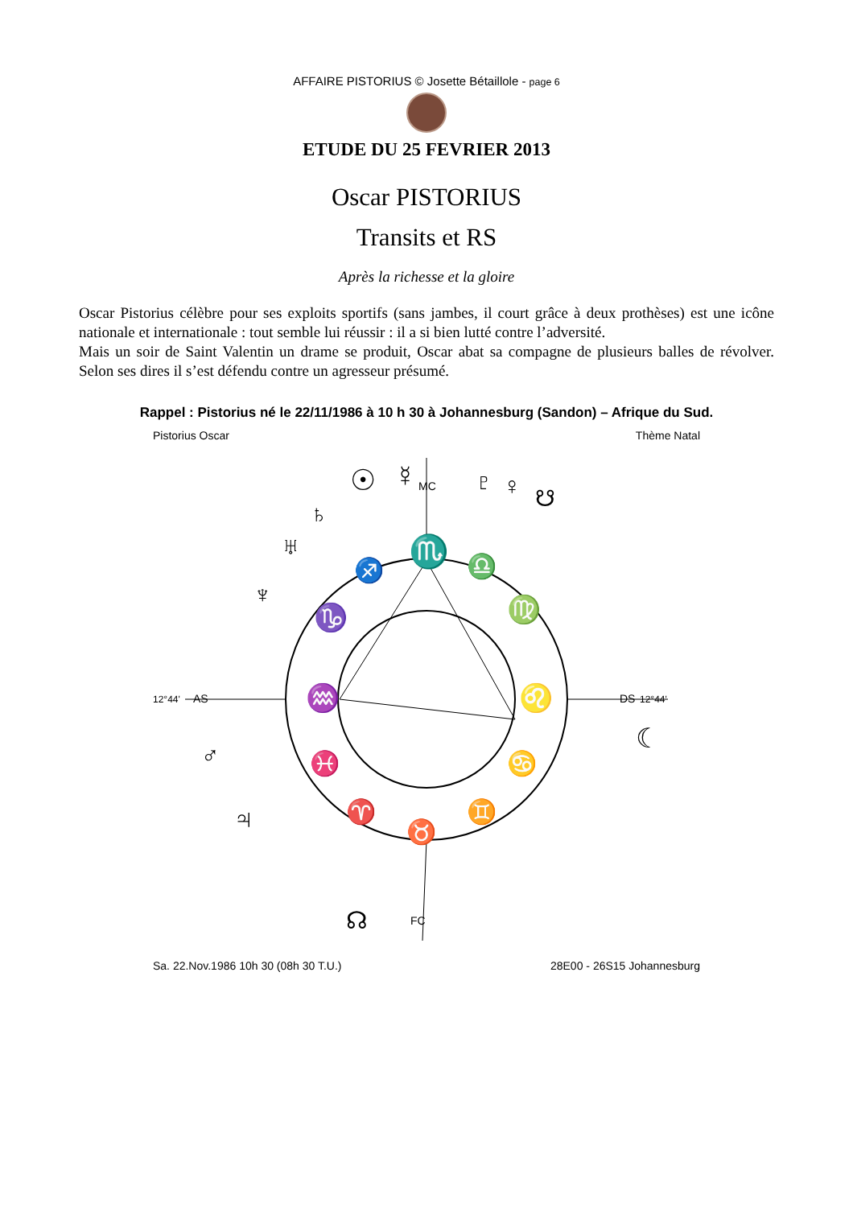AFFAIRE PISTORIUS © Josette Bétaillole - page 6
ETUDE DU 25 FEVRIER 2013
Oscar PISTORIUS
Transits et RS
Après la richesse et la gloire
Oscar Pistorius célèbre pour ses exploits sportifs (sans jambes, il court grâce à deux prothèses) est une icône nationale et internationale : tout semble lui réussir : il a si bien lutté contre l’adversité.
Mais un soir de Saint Valentin un drame se produit, Oscar abat sa compagne de plusieurs balles de révolver. Selon ses dires il s’est défendu contre un agresseur présumé.
Rappel : Pistorius né le 22/11/1986 à 10 h 30 à Johannesburg (Sandon) – Afrique du Sud.
Pistorius Oscar Thème Natal
12°44'
AS
12°44'
DS
MC
FC
♏
♎
♍
♌
♋
♊
♉
♈
♓
♒
♑
♐
☉
☿
♄
♅
♆
♇
♀
♂
♃
☾
☊
☋
Sa. 22.Nov.1986 10h 30 (08h 30 T.U.) 28E00 - 26S15 Johannesburg